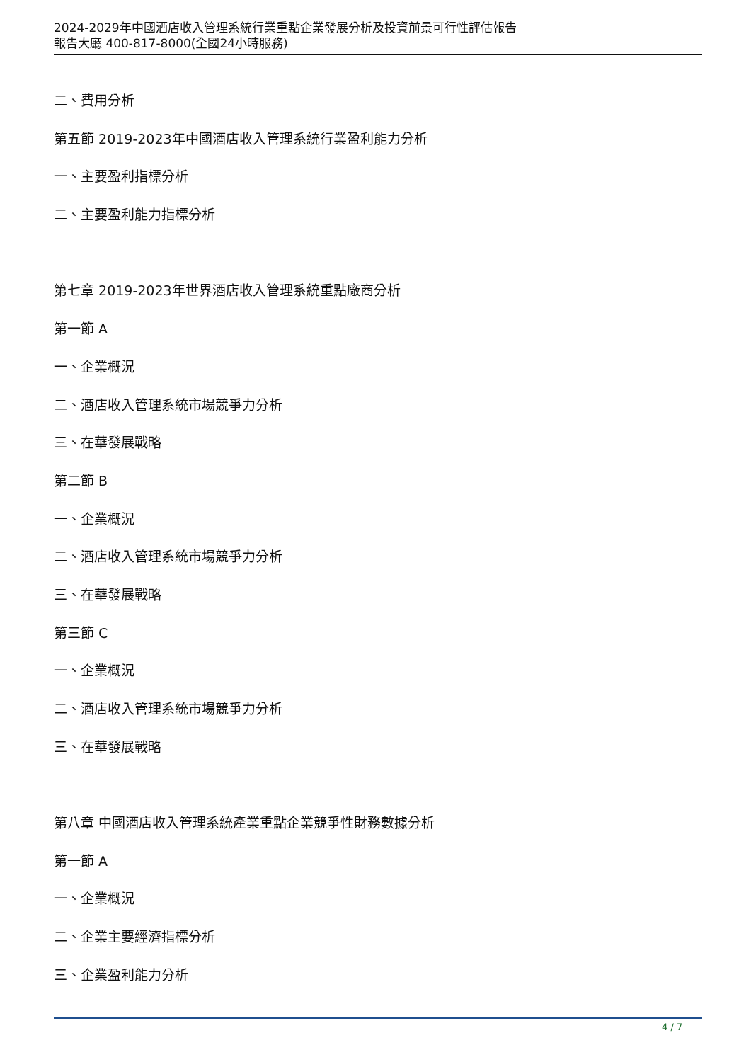2024-2029年中國酒店收入管理系統行業重點企業發展分析及投資前景可行性評估報告
報告大廳 400-817-8000(全國24小時服務)
二、費用分析
第五節 2019-2023年中國酒店收入管理系統行業盈利能力分析
一、主要盈利指標分析
二、主要盈利能力指標分析
第七章 2019-2023年世界酒店收入管理系統重點廠商分析
第一節 A
一、企業概況
二、酒店收入管理系統市場競爭力分析
三、在華發展戰略
第二節 B
一、企業概況
二、酒店收入管理系統市場競爭力分析
三、在華發展戰略
第三節 C
一、企業概況
二、酒店收入管理系統市場競爭力分析
三、在華發展戰略
第八章 中國酒店收入管理系統產業重點企業競爭性財務數據分析
第一節 A
一、企業概況
二、企業主要經濟指標分析
三、企業盈利能力分析
4 / 7